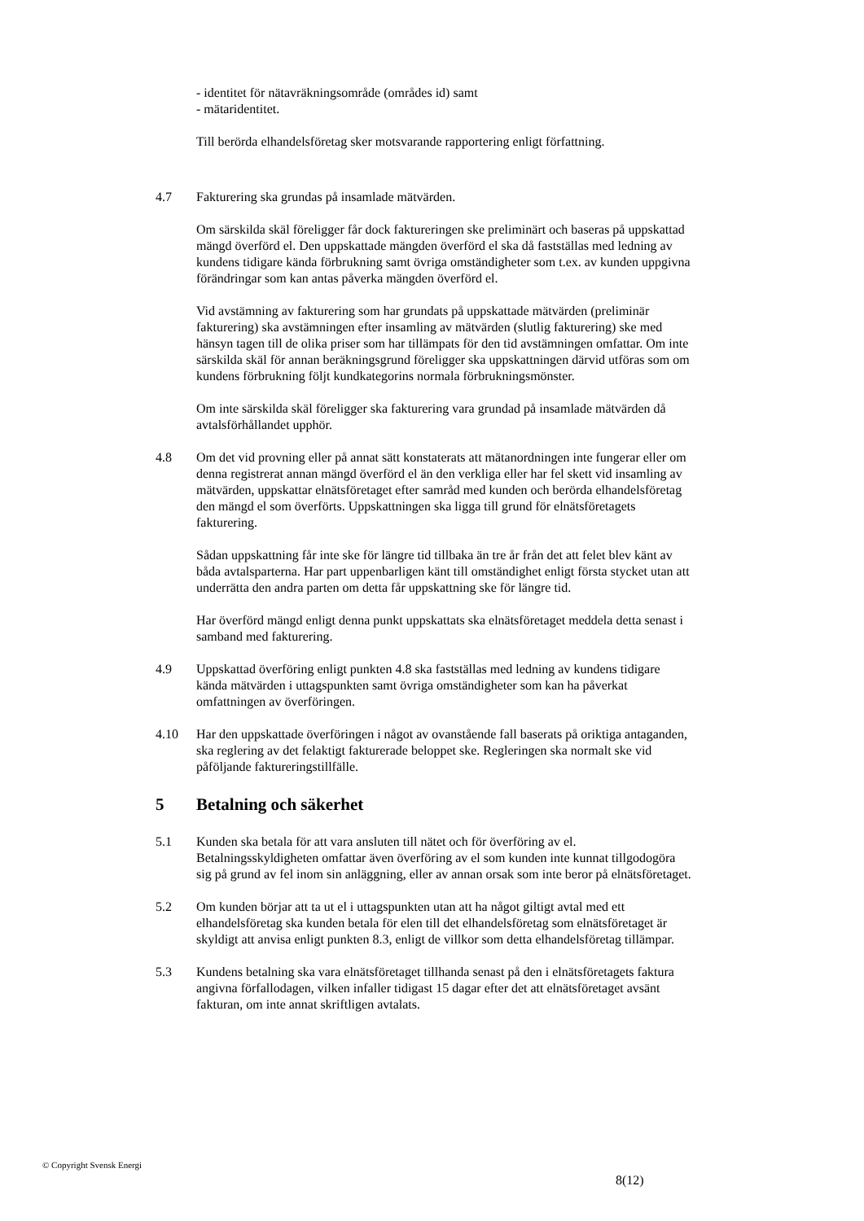- identitet för nätavräkningsområde (områdes id) samt
- mätaridentitet.
Till berörda elhandelsföretag sker motsvarande rapportering enligt författning.
4.7 Fakturering ska grundas på insamlade mätvärden.
Om särskilda skäl föreligger får dock faktureringen ske preliminärt och baseras på uppskattad mängd överförd el. Den uppskattade mängden överförd el ska då fastställas med ledning av kundens tidigare kända förbrukning samt övriga omständigheter som t.ex. av kunden uppgivna förändringar som kan antas påverka mängden överförd el.
Vid avstämning av fakturering som har grundats på uppskattade mätvärden (preliminär fakturering) ska avstämningen efter insamling av mätvärden (slutlig fakturering) ske med hänsyn tagen till de olika priser som har tillämpats för den tid avstämningen omfattar. Om inte särskilda skäl för annan beräkningsgrund föreligger ska uppskattningen därvid utföras som om kundens förbrukning följt kundkategorins normala förbrukningsmönster.
Om inte särskilda skäl föreligger ska fakturering vara grundad på insamlade mätvärden då avtalsförhållandet upphör.
4.8 Om det vid provning eller på annat sätt konstaterats att mätanordningen inte fungerar eller om denna registrerat annan mängd överförd el än den verkliga eller har fel skett vid insamling av mätvärden, uppskattar elnätsföretaget efter samråd med kunden och berörda elhandelsföretag den mängd el som överförts. Uppskattningen ska ligga till grund för elnätsföretagets fakturering.
Sådan uppskattning får inte ske för längre tid tillbaka än tre år från det att felet blev känt av båda avtalsparterna. Har part uppenbarligen känt till omständighet enligt första stycket utan att underrätta den andra parten om detta får uppskattning ske för längre tid.
Har överförd mängd enligt denna punkt uppskattats ska elnätsföretaget meddela detta senast i samband med fakturering.
4.9 Uppskattad överföring enligt punkten 4.8 ska fastställas med ledning av kundens tidigare kända mätvärden i uttagspunkten samt övriga omständigheter som kan ha påverkat omfattningen av överföringen.
4.10 Har den uppskattade överföringen i något av ovanstående fall baserats på oriktiga antaganden, ska reglering av det felaktigt fakturerade beloppet ske. Regleringen ska normalt ske vid påföljande faktureringstillfälle.
5 Betalning och säkerhet
5.1 Kunden ska betala för att vara ansluten till nätet och för överföring av el. Betalningsskyldigheten omfattar även överföring av el som kunden inte kunnat tillgodogöra sig på grund av fel inom sin anläggning, eller av annan orsak som inte beror på elnätsföretaget.
5.2 Om kunden börjar att ta ut el i uttagspunkten utan att ha något giltigt avtal med ett elhandelsföretag ska kunden betala för elen till det elhandelsföretag som elnätsföretaget är skyldigt att anvisa enligt punkten 8.3, enligt de villkor som detta elhandelsföretag tillämpar.
5.3 Kundens betalning ska vara elnätsföretaget tillhanda senast på den i elnätsföretagets faktura angivna förfallodagen, vilken infaller tidigast 15 dagar efter det att elnätsföretaget avsänt fakturan, om inte annat skriftligen avtalats.
© Copyright Svensk Energi
8(12)